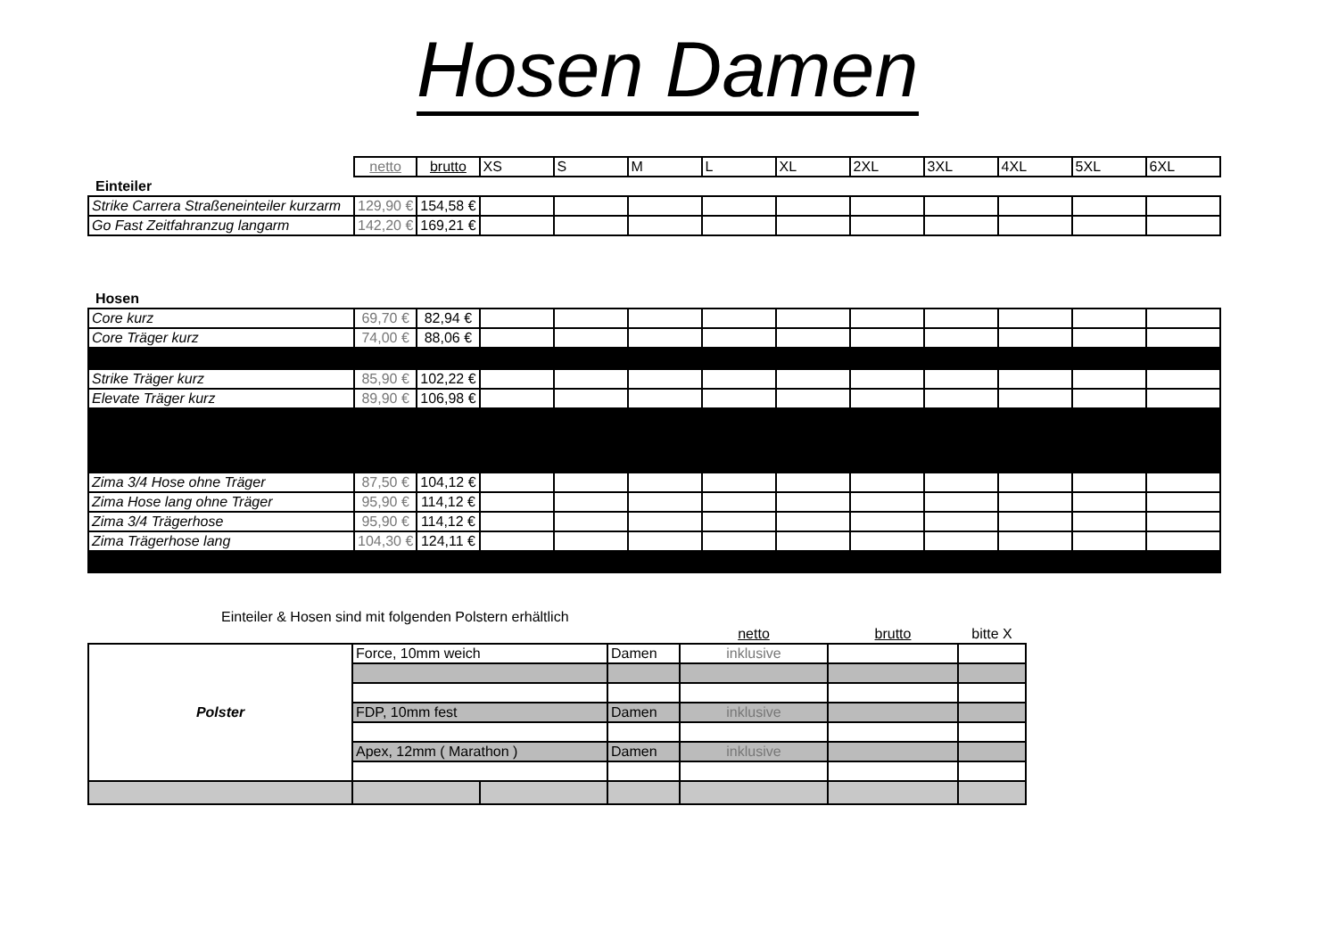Hosen Damen
| | netto | brutto | XS | S | M | L | XL | 2XL | 3XL | 4XL | 5XL | 6XL |
| Einteiler | | | | | | | | | | | | |
| Strike Carrera Straßeneinteiler kurzarm | 129,90 € | 154,58 € | | | | | | | | | | |
| Go Fast Zeitfahranzug langarm | 142,20 € | 169,21 € | | | | | | | | | | |
| Hosen | | | | | | | | | | | | |
| Core kurz | 69,70 € | 82,94 € | | | | | | | | | | |
| Core Träger kurz | 74,00 € | 88,06 € | | | | | | | | | | |
| Strike Träger kurz | 85,90 € | 102,22 € | | | | | | | | | | |
| Elevate Träger kurz | 89,90 € | 106,98 € | | | | | | | | | | |
| Zima 3/4 Hose ohne Träger | 87,50 € | 104,12 € | | | | | | | | | | |
| Zima Hose lang ohne Träger | 95,90 € | 114,12 € | | | | | | | | | | |
| Zima 3/4 Trägerhose | 95,90 € | 114,12 € | | | | | | | | | | |
| Zima Trägerhose lang | 104,30 € | 124,11 € | | | | | | | | | | |
Einteiler & Hosen sind mit folgenden Polstern erhältlich
| | | | | netto | brutto | bitte X |
| Polster | Force, 10mm weich | | Damen | inklusive | | |
| | FDP, 10mm fest | | Damen | inklusive | | |
| | Apex, 12mm ( Marathon ) | | Damen | inklusive | | |